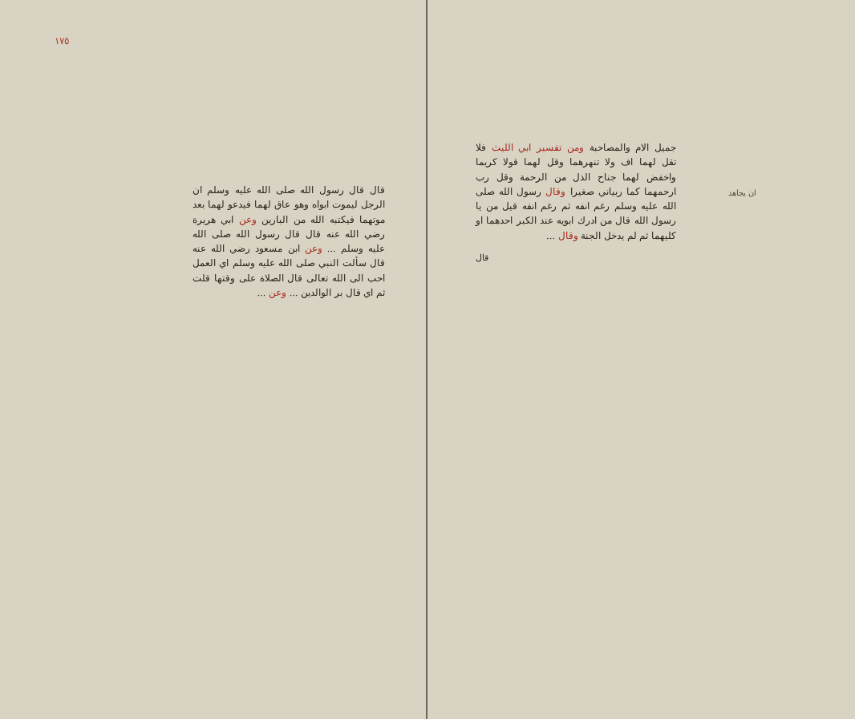جميل الام والمصاحبة ومن تفسير ابي الليث فلا تقل لهما اف ولا تنهرهما وقل لهما قولا كريما واخفض لهما جناح الذل من الرحمة وقل رب ارحمهما كما ربياني صغيرا وقال رسول الله صلى الله عليه وسلم رغم انفه ثم رغم انفه قيل من يا رسول الله قال من ادرك ابويه عند الكبر احدهما او كليهما ثم لم يدخل الجنة وقال ...
ان يجاهد
قال
١٧٥
قال قال رسول الله صلى الله عليه وسلم ان الرجل ليموت ابواه وهو عاق لهما فيدعو لهما بعد موتهما فيكتبه الله من البارين وعن ابي هريرة رضي الله عنه قال قال رسول الله صلى الله عليه وسلم ... وعن ابن مسعود رضي الله عنه قال سألت النبي صلى الله عليه وسلم اي العمل احب الى الله تعالى قال الصلاة على وقتها قلت ثم اي قال بر الوالدين ... وعن ...